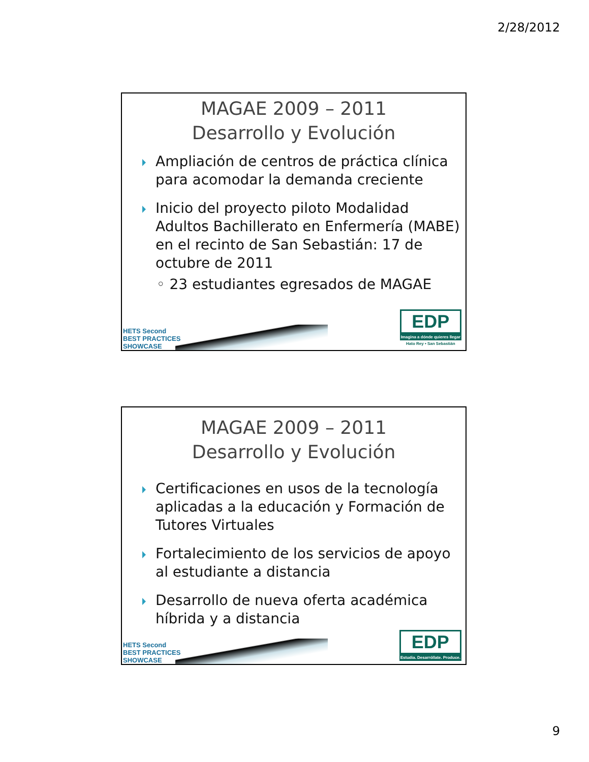2/28/2012
MAGAE 2009 – 2011
Desarrollo y Evolución
Ampliación de centros de práctica clínica para acomodar la demanda creciente
Inicio del proyecto piloto Modalidad Adultos Bachillerato en Enfermería (MABE) en el recinto de San Sebastián: 17 de octubre de 2011
◦ 23 estudiantes egresados de MAGAE
HETS Second
BEST PRACTICES
SHOWCASE
EDP
Imagina a dónde quieres llegar
Hato Rey • San Sebastián
MAGAE 2009 – 2011
Desarrollo y Evolución
Certificaciones en usos de la tecnología aplicadas a la educación y Formación de Tutores Virtuales
Fortalecimiento de los servicios de apoyo al estudiante a distancia
Desarrollo de nueva oferta académica híbrida y a distancia
HETS Second
BEST PRACTICES
SHOWCASE
EDP
Estudia. Desarróllate. Produce.
9